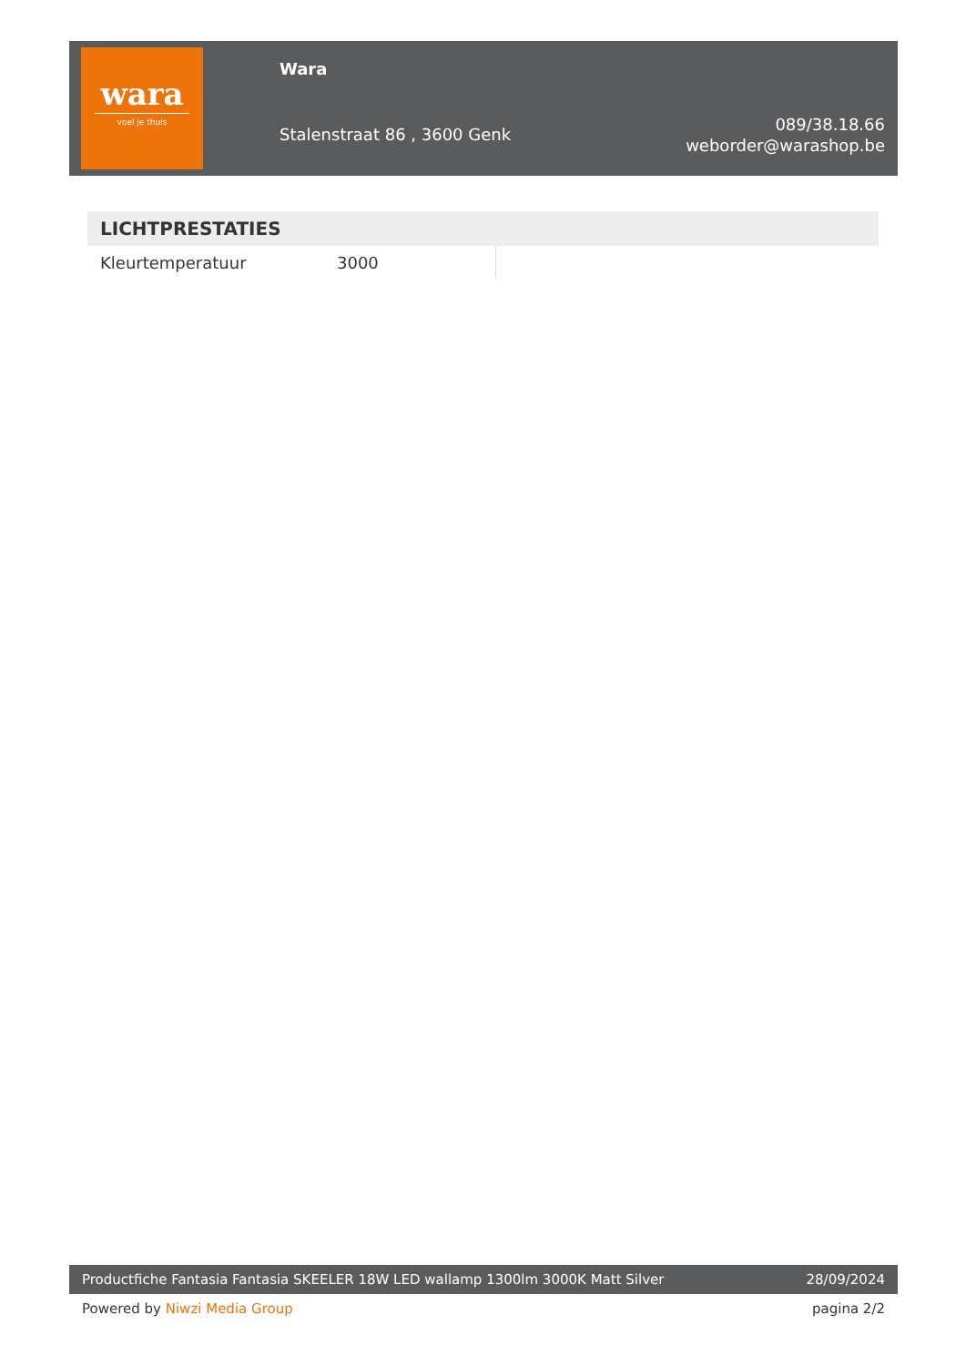wara
voel je thuis
Wara
Stalenstraat 86 , 3600 Genk
089/38.18.66
weborder@warashop.be
| LICHTPRESTATIES | | |
| --- | --- | --- |
| Kleurtemperatuur | 3000 | |
Productfiche Fantasia Fantasia SKEELER 18W LED wallamp 1300lm 3000K Matt Silver 28/09/2024
Powered by Niwzi Media Group pagina 2/2